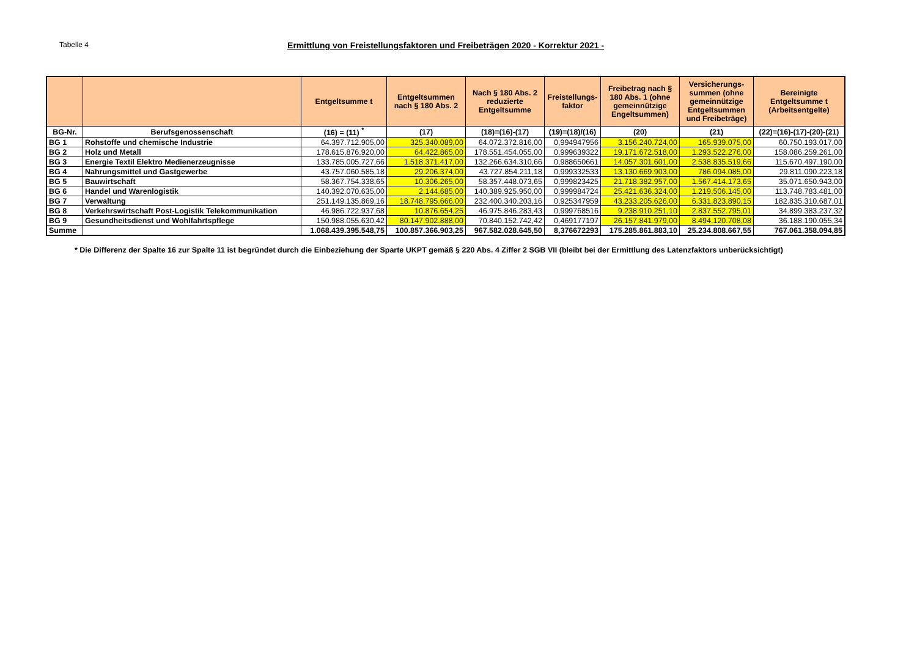Tabelle 4
Ermittlung von Freistellungsfaktoren und Freibeträgen 2020 - Korrektur 2021 -
| | | Entgeltsumme t | Entgeltsummen nach § 180 Abs. 2 | Nach § 180 Abs. 2 reduzierte Entgeltsumme | Freistellungs-faktor | Freibetrag nach § 180 Abs. 1 (ohne gemeinnützige Engeltsummen) | Versicherungs-summen (ohne gemeinnützige Entgeltsummen und Freibeträge) | Bereinigte Entgeltsumme t (Arbeitsentgelte) |
| --- | --- | --- | --- | --- | --- | --- | --- | --- |
| BG-Nr. | Berufsgenossenschaft | (16) = (11) <sup>*</sup> | (17) | (18)=(16)-(17) | (19)=(18)/(16) | (20) | (21) | (22)=(16)-(17)-(20)-(21) |
| BG 1 | Rohstoffe und chemische Industrie | 64.397.712.905,00 | 325.340.089,00 | 64.072.372.816,00 | 0,994947956 | 3.156.240.724,00 | 165.939.075,00 | 60.750.193.017,00 |
| BG 2 | Holz und Metall | 178.615.876.920,00 | 64.422.865,00 | 178.551.454.055,00 | 0,999639322 | 19.171.672.518,00 | 1.293.522.276,00 | 158.086.259.261,00 |
| BG 3 | Energie Textil Elektro Medienerzeugnisse | 133.785.005.727,66 | 1.518.371.417,00 | 132.266.634.310,66 | 0,988650661 | 14.057.301.601,00 | 2.538.835.519,66 | 115.670.497.190,00 |
| BG 4 | Nahrungsmittel und Gastgewerbe | 43.757.060.585,18 | 29.206.374,00 | 43.727.854.211,18 | 0,999332533 | 13.130.669.903,00 | 786.094.085,00 | 29.811.090.223,18 |
| BG 5 | Bauwirtschaft | 58.367.754.338,65 | 10.306.265,00 | 58.357.448.073,65 | 0,999823425 | 21.718.382.957,00 | 1.567.414.173,65 | 35.071.650.943,00 |
| BG 6 | Handel und Warenlogistik | 140.392.070.635,00 | 2.144.685,00 | 140.389.925.950,00 | 0,999984724 | 25.421.636.324,00 | 1.219.506.145,00 | 113.748.783.481,00 |
| BG 7 | Verwaltung | 251.149.135.869,16 | 18.748.795.666,00 | 232.400.340.203,16 | 0,925347959 | 43.233.205.626,00 | 6.331.823.890,15 | 182.835.310.687,01 |
| BG 8 | Verkehrswirtschaft Post-Logistik Telekommunikation | 46.986.722.937,68 | 10.876.654,25 | 46.975.846.283,43 | 0,999768516 | 9.238.910.251,10 | 2.837.552.795,01 | 34.899.383.237,32 |
| BG 9 | Gesundheitsdienst und Wohlfahrtspflege | 150.988.055.630,42 | 80.147.902.888,00 | 70.840.152.742,42 | 0,469177197 | 26.157.841.979,00 | 8.494.120.708,08 | 36.188.190.055,34 |
| Summe | | 1.068.439.395.548,75 | 100.857.366.903,25 | 967.582.028.645,50 | 8,376672293 | 175.285.861.883,10 | 25.234.808.667,55 | 767.061.358.094,85 |
* Die Differenz der Spalte 16 zur Spalte 11 ist begründet durch die Einbeziehung der Sparte UKPT gemäß § 220 Abs. 4 Ziffer 2 SGB VII (bleibt bei der Ermittlung des Latenzfaktors unberücksichtigt)